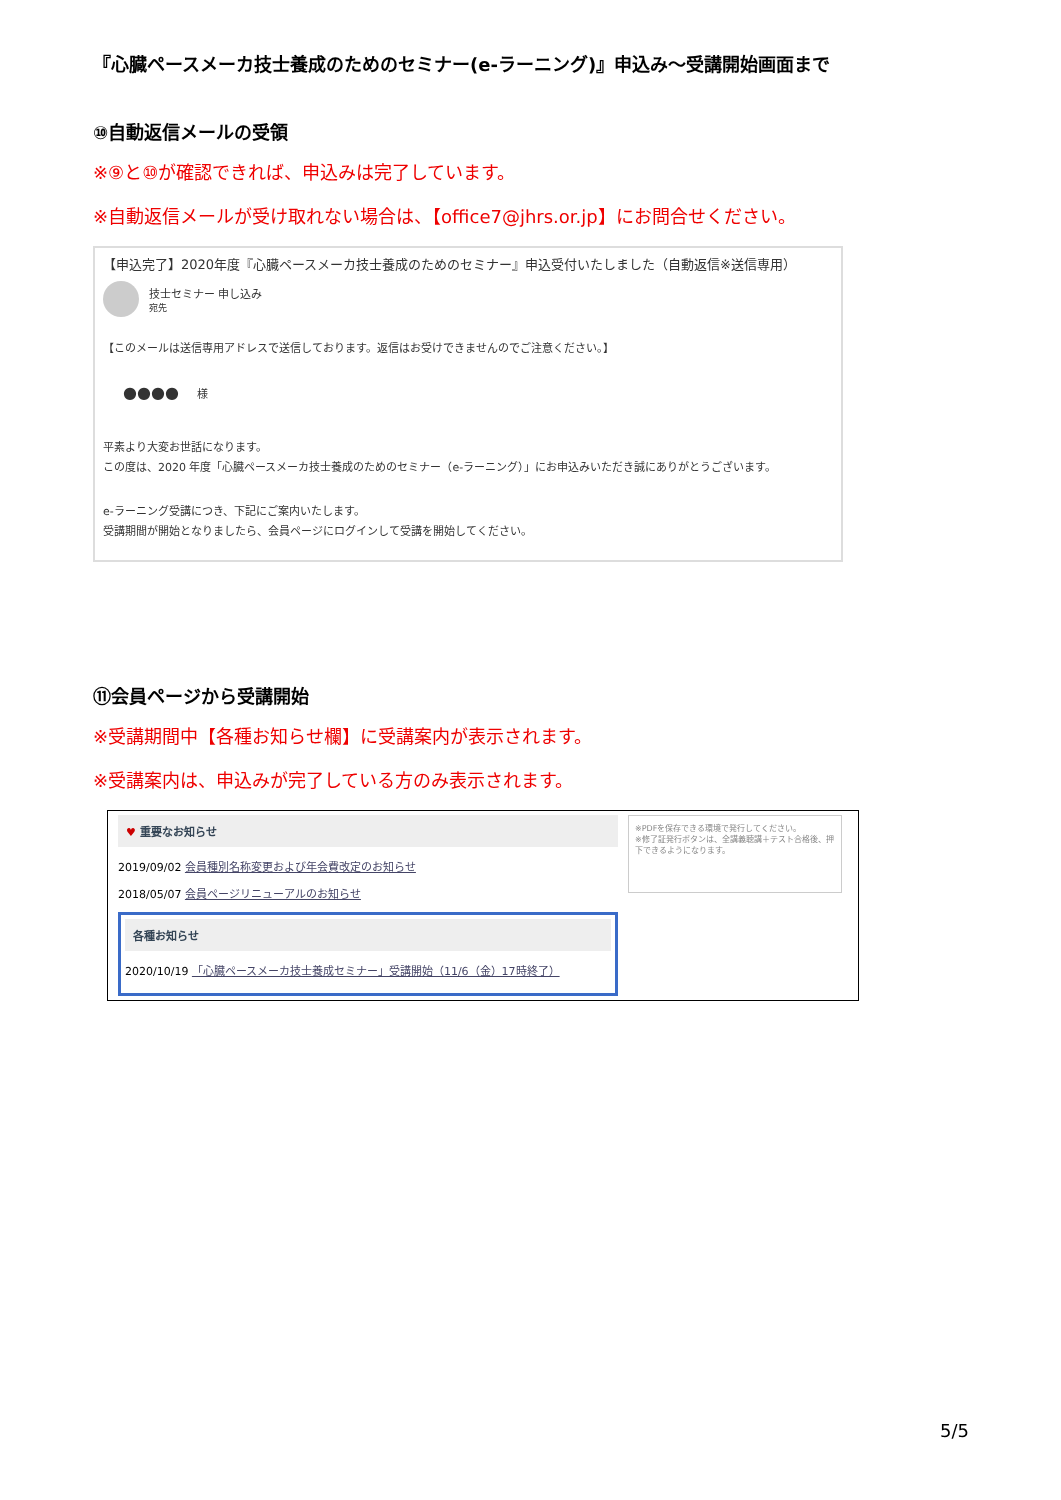『心臓ペースメーカ技士養成のためのセミナー(e-ラーニング)』申込み～受講開始画面まで
⑩自動返信メールの受領
※⑨と⑩が確認できれば、申込みは完了しています。
※自動返信メールが受け取れない場合は、【office7@jhrs.or.jp】にお問合せください。
【申込完了】2020年度『心臓ペースメーカ技士養成のためのセミナー』申込受付いたしました（自動返信※送信専用）
技士セミナー 申し込み
宛先
【このメールは送信専用アドレスで送信しております。返信はお受けできませんのでご注意ください。】
●●●● 　 様
平素より大変お世話になります。
この度は、2020 年度「心臓ペースメーカ技士養成のためのセミナー（e-ラーニング）」にお申込みいただき誠にありがとうございます。
e-ラーニング受講につき、下記にご案内いたします。
受講期間が開始となりましたら、会員ページにログインして受講を開始してください。
⑪会員ページから受講開始
※受講期間中【各種お知らせ欄】に受講案内が表示されます。
※受講案内は、申込みが完了している方のみ表示されます。
♥ 重要なお知らせ
2019/09/02 会員種別名称変更および年会費改定のお知らせ
2018/05/07 会員ページリニューアルのお知らせ
各種お知らせ
2020/10/19 「心臓ペースメーカ技士養成セミナー」受講開始（11/6（金）17時終了）
※PDFを保存できる環境で発行してください。
※修了証発行ボタンは、全講義聴講＋テスト合格後、押下できるようになります。
5/5